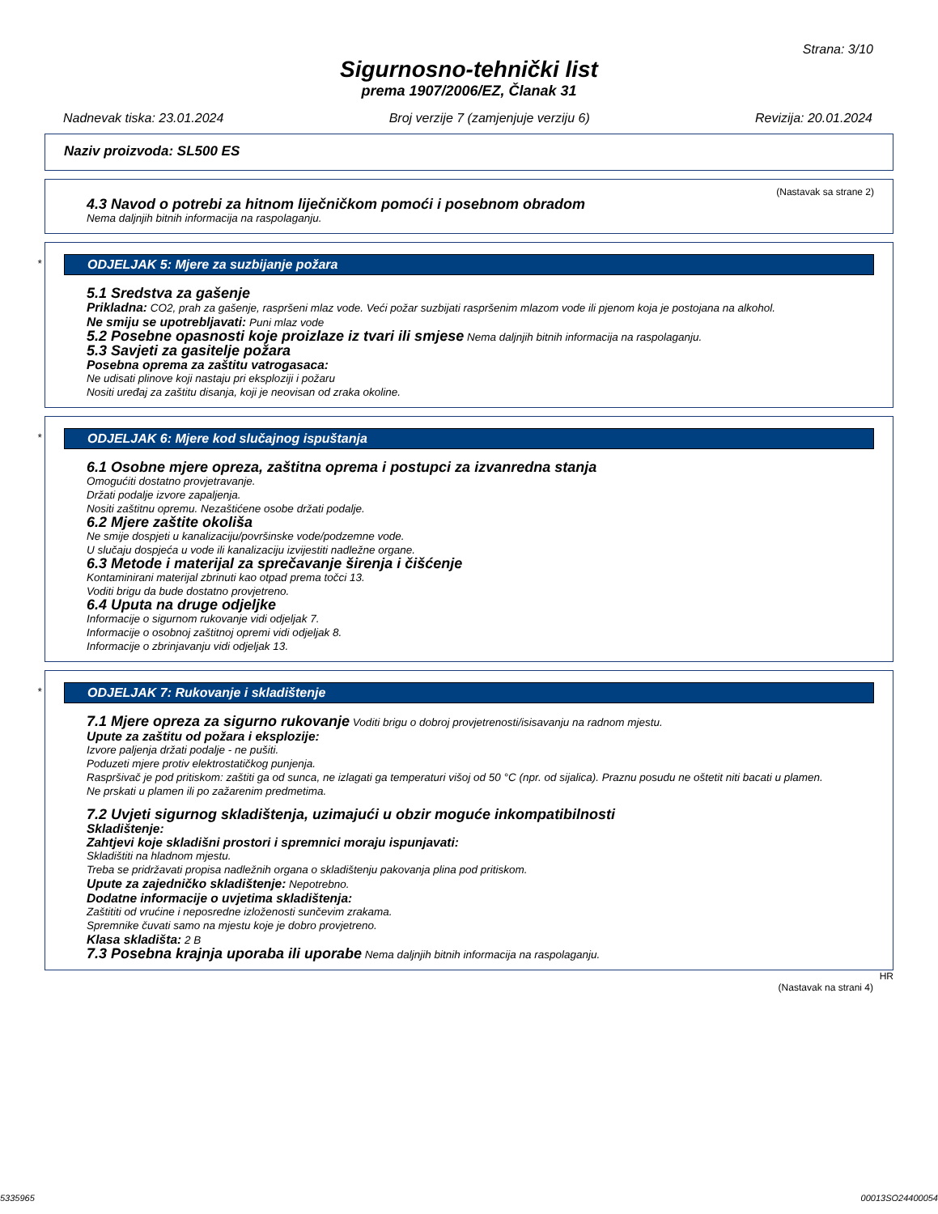Strana: 3/10
Sigurnosno-tehnički list
prema 1907/2006/EZ, Članak 31
Nadnevak tiska: 23.01.2024 Broj verzije 7 (zamjenjuje verziju 6) Revizija: 20.01.2024
Naziv proizvoda: SL500 ES
(Nastavak sa strane 2)
4.3 Navod o potrebi za hitnom liječničkom pomoći i posebnom obradom
Nema daljnjih bitnih informacija na raspolaganju.
*
ODJELJAK 5: Mjere za suzbijanje požara
5.1 Sredstva za gašenje
Prikladna: CO2, prah za gašenje, raspršeni mlaz vode. Veći požar suzbijati raspršenim mlazom vode ili pjenom koja je postojana na alkohol.
Ne smiju se upotrebljavati: Puni mlaz vode
5.2 Posebne opasnosti koje proizlaze iz tvari ili smjese Nema daljnjih bitnih informacija na raspolaganju.
5.3 Savjeti za gasitelje požara
Posebna oprema za zaštitu vatrogasaca:
Ne udisati plinove koji nastaju pri eksploziji i požaru
Nositi uređaj za zaštitu disanja, koji je neovisan od zraka okoline.
*
ODJELJAK 6: Mjere kod slučajnog ispuštanja
6.1 Osobne mjere opreza, zaštitna oprema i postupci za izvanredna stanja
Omogućiti dostatno provjetravanje.
Držati podalje izvore zapaljenja.
Nositi zaštitnu opremu. Nezaštićene osobe držati podalje.
6.2 Mjere zaštite okoliša
Ne smije dospjeti u kanalizaciju/površinske vode/podzemne vode.
U slučaju dospjeća u vode ili kanalizaciju izvijestiti nadležne organe.
6.3 Metode i materijal za sprečavanje širenja i čišćenje
Kontaminirani materijal zbrinuti kao otpad prema točci 13.
Voditi brigu da bude dostatno provjetreno.
6.4 Uputa na druge odjeljke
Informacije o sigurnom rukovanje vidi odjeljak 7.
Informacije o osobnoj zaštitnoj opremi vidi odjeljak 8.
Informacije o zbrinjavanju vidi odjeljak 13.
*
ODJELJAK 7: Rukovanje i skladištenje
7.1 Mjere opreza za sigurno rukovanje Voditi brigu o dobroj provjetrenosti/isisavanju na radnom mjestu.
Upute za zaštitu od požara i eksplozije:
Izvore paljenja držati podalje - ne pušiti.
Poduzeti mjere protiv elektrostatičkog punjenja.
Raspršivač je pod pritiskom: zaštiti ga od sunca, ne izlagati ga temperaturi višoj od 50 °C (npr. od sijalica). Praznu posudu ne oštetit niti bacati u plamen.
Ne prskati u plamen ili po zažarenim predmetima.
7.2 Uvjeti sigurnog skladištenja, uzimajući u obzir moguće inkompatibilnosti
Skladištenje:
Zahtjevi koje skladišni prostori i spremnici moraju ispunjavati:
Skladištiti na hladnom mjestu.
Treba se pridržavati propisa nadležnih organa o skladištenju pakovanja plina pod pritiskom.
Upute za zajedničko skladištenje: Nepotrebno.
Dodatne informacije o uvjetima skladištenja:
Zaštititi od vrućine i neposredne izloženosti sunčevim zrakama.
Spremnike čuvati samo na mjestu koje je dobro provjetreno.
Klasa skladišta: 2 B
7.3 Posebna krajnja uporaba ili uporabe Nema daljnjih bitnih informacija na raspolaganju.
HR
(Nastavak na strani 4)
5335965 00013SO24400054